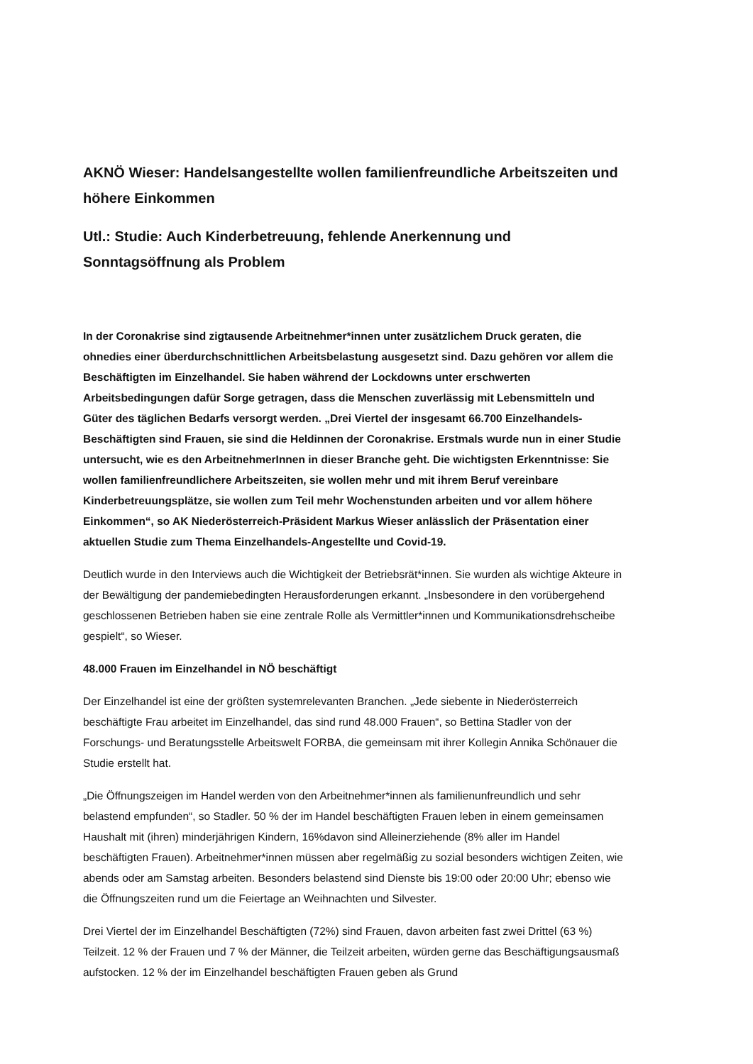AKNÖ Wieser: Handelsangestellte wollen familienfreundliche Arbeitszeiten und höhere Einkommen
Utl.: Studie: Auch Kinderbetreuung, fehlende Anerkennung und Sonntagsöffnung als Problem
In der Coronakrise sind zigtausende Arbeitnehmer*innen unter zusätzlichem Druck geraten, die ohnedies einer überdurchschnittlichen Arbeitsbelastung ausgesetzt sind. Dazu gehören vor allem die Beschäftigten im Einzelhandel. Sie haben während der Lockdowns unter erschwerten Arbeitsbedingungen dafür Sorge getragen, dass die Menschen zuverlässig mit Lebensmitteln und Güter des täglichen Bedarfs versorgt werden. „Drei Viertel der insgesamt 66.700 Einzelhandels-Beschäftigten sind Frauen, sie sind die Heldinnen der Coronakrise. Erstmals wurde nun in einer Studie untersucht, wie es den ArbeitnehmerInnen in dieser Branche geht. Die wichtigsten Erkenntnisse: Sie wollen familienfreundlichere Arbeitszeiten, sie wollen mehr und mit ihrem Beruf vereinbare Kinderbetreuungsplätze, sie wollen zum Teil mehr Wochenstunden arbeiten und vor allem höhere Einkommen“, so AK Niederösterreich-Präsident Markus Wieser anlässlich der Präsentation einer aktuellen Studie zum Thema Einzelhandels-Angestellte und Covid-19.
Deutlich wurde in den Interviews auch die Wichtigkeit der Betriebsrät*innen. Sie wurden als wichtige Akteure in der Bewältigung der pandemiebedingten Herausforderungen erkannt. „Insbesondere in den vorübergehend geschlossenen Betrieben haben sie eine zentrale Rolle als Vermittler*innen und Kommunikationsdrehscheibe gespielt“, so Wieser.
48.000 Frauen im Einzelhandel in NÖ beschäftigt
Der Einzelhandel ist eine der größten systemrelevanten Branchen. „Jede siebente in Niederösterreich beschäftigte Frau arbeitet im Einzelhandel, das sind rund 48.000 Frauen“, so Bettina Stadler von der Forschungs- und Beratungsstelle Arbeitswelt FORBA, die gemeinsam mit ihrer Kollegin Annika Schönauer die Studie erstellt hat.
„Die Öffnungszeigen im Handel werden von den Arbeitnehmer*innen als familienunfreundlich und sehr belastend empfunden“, so Stadler. 50 % der im Handel beschäftigten Frauen leben in einem gemeinsamen Haushalt mit (ihren) minderjährigen Kindern, 16%davon sind Alleinerziehende (8% aller im Handel beschäftigten Frauen). Arbeitnehmer*innen müssen aber regelmäßig zu sozial besonders wichtigen Zeiten, wie abends oder am Samstag arbeiten. Besonders belastend sind Dienste bis 19:00 oder 20:00 Uhr; ebenso wie die Öffnungszeiten rund um die Feiertage an Weihnachten und Silvester.
Drei Viertel der im Einzelhandel Beschäftigten (72%) sind Frauen, davon arbeiten fast zwei Drittel (63 %) Teilzeit. 12 % der Frauen und 7 % der Männer, die Teilzeit arbeiten, würden gerne das Beschäftigungsausmaß aufstocken. 12 % der im Einzelhandel beschäftigten Frauen geben als Grund